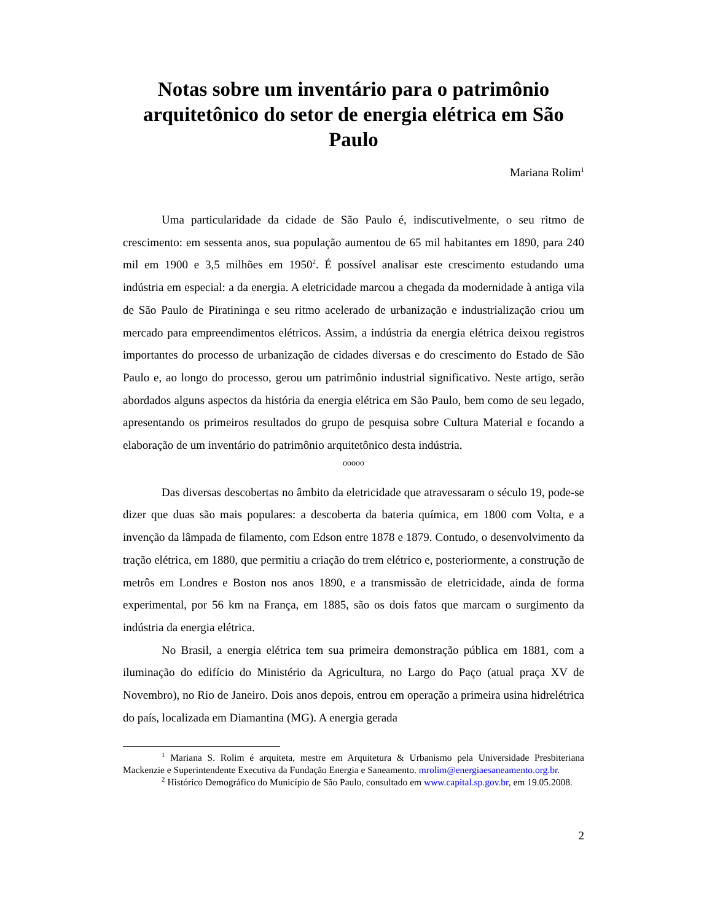Notas sobre um inventário para o patrimônio arquitetônico do setor de energia elétrica em São Paulo
Mariana Rolim<sup>1</sup>
Uma particularidade da cidade de São Paulo é, indiscutivelmente, o seu ritmo de crescimento: em sessenta anos, sua população aumentou de 65 mil habitantes em 1890, para 240 mil em 1900 e 3,5 milhões em 1950<sup>2</sup>. É possível analisar este crescimento estudando uma indústria em especial: a da energia. A eletricidade marcou a chegada da modernidade à antiga vila de São Paulo de Piratininga e seu ritmo acelerado de urbanização e industrialização criou um mercado para empreendimentos elétricos. Assim, a indústria da energia elétrica deixou registros importantes do processo de urbanização de cidades diversas e do crescimento do Estado de São Paulo e, ao longo do processo, gerou um patrimônio industrial significativo. Neste artigo, serão abordados alguns aspectos da história da energia elétrica em São Paulo, bem como de seu legado, apresentando os primeiros resultados do grupo de pesquisa sobre Cultura Material e focando a elaboração de um inventário do patrimônio arquitetônico desta indústria.
ooooo
Das diversas descobertas no âmbito da eletricidade que atravessaram o século 19, pode-se dizer que duas são mais populares: a descoberta da bateria química, em 1800 com Volta, e a invenção da lâmpada de filamento, com Edson entre 1878 e 1879. Contudo, o desenvolvimento da tração elétrica, em 1880, que permitiu a criação do trem elétrico e, posteriormente, a construção de metrôs em Londres e Boston nos anos 1890, e a transmissão de eletricidade, ainda de forma experimental, por 56 km na França, em 1885, são os dois fatos que marcam o surgimento da indústria da energia elétrica.
No Brasil, a energia elétrica tem sua primeira demonstração pública em 1881, com a iluminação do edifício do Ministério da Agricultura, no Largo do Paço (atual praça XV de Novembro), no Rio de Janeiro. Dois anos depois, entrou em operação a primeira usina hidrelétrica do país, localizada em Diamantina (MG). A energia gerada
<sup>1</sup> Mariana S. Rolim é arquiteta, mestre em Arquitetura & Urbanismo pela Universidade Presbiteriana Mackenzie e Superintendente Executiva da Fundação Energia e Saneamento. mrolim@energiaesaneamento.org.br.
<sup>2</sup> Histórico Demográfico do Município de São Paulo, consultado em www.capital.sp.gov.br, em 19.05.2008.
2